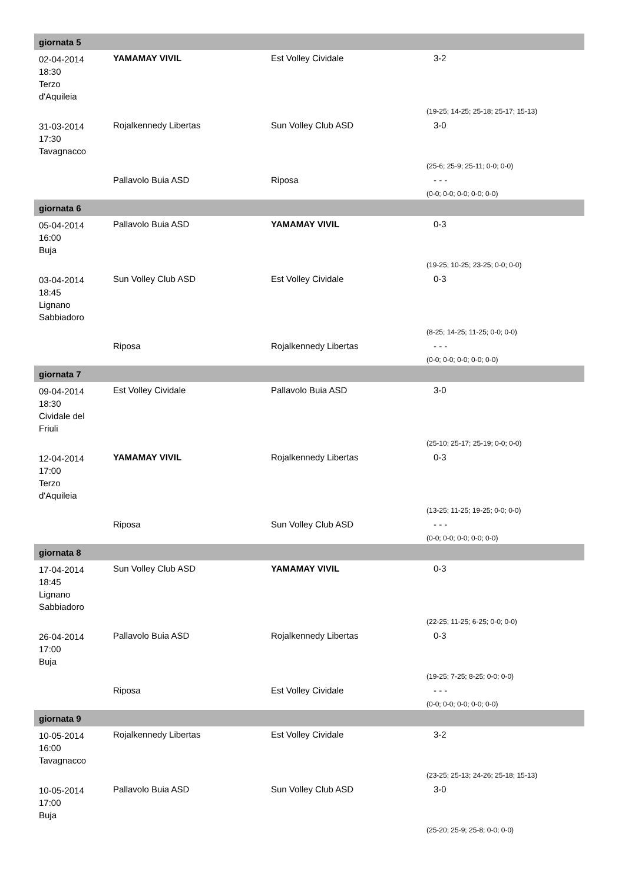| giornata 5 | | | |
| --- | --- | --- | --- |
| 02-04-2014 18:30 Terzo d'Aquileia | YAMAMAY VIVIL | Est Volley Cividale | 3-2 |
| | | | (19-25; 14-25; 25-18; 25-17; 15-13) |
| 31-03-2014 17:30 Tavagnacco | Rojalkennedy Libertas | Sun Volley Club ASD | 3-0 |
| | | | (25-6; 25-9; 25-11; 0-0; 0-0) |
| | Pallavolo Buia ASD | Riposa | - - - |
| | | | (0-0; 0-0; 0-0; 0-0; 0-0) |
| giornata 6 | | | |
| 05-04-2014 16:00 Buja | Pallavolo Buia ASD | YAMAMAY VIVIL | 0-3 |
| | | | (19-25; 10-25; 23-25; 0-0; 0-0) |
| 03-04-2014 18:45 Lignano Sabbiadoro | Sun Volley Club ASD | Est Volley Cividale | 0-3 |
| | | | (8-25; 14-25; 11-25; 0-0; 0-0) |
| | Riposa | Rojalkennedy Libertas | - - - |
| | | | (0-0; 0-0; 0-0; 0-0; 0-0) |
| giornata 7 | | | |
| 09-04-2014 18:30 Cividale del Friuli | Est Volley Cividale | Pallavolo Buia ASD | 3-0 |
| | | | (25-10; 25-17; 25-19; 0-0; 0-0) |
| 12-04-2014 17:00 Terzo d'Aquileia | YAMAMAY VIVIL | Rojalkennedy Libertas | 0-3 |
| | | | (13-25; 11-25; 19-25; 0-0; 0-0) |
| | Riposa | Sun Volley Club ASD | - - - |
| | | | (0-0; 0-0; 0-0; 0-0; 0-0) |
| giornata 8 | | | |
| 17-04-2014 18:45 Lignano Sabbiadoro | Sun Volley Club ASD | YAMAMAY VIVIL | 0-3 |
| | | | (22-25; 11-25; 6-25; 0-0; 0-0) |
| 26-04-2014 17:00 Buja | Pallavolo Buia ASD | Rojalkennedy Libertas | 0-3 |
| | | | (19-25; 7-25; 8-25; 0-0; 0-0) |
| | Riposa | Est Volley Cividale | - - - |
| | | | (0-0; 0-0; 0-0; 0-0; 0-0) |
| giornata 9 | | | |
| 10-05-2014 16:00 Tavagnacco | Rojalkennedy Libertas | Est Volley Cividale | 3-2 |
| | | | (23-25; 25-13; 24-26; 25-18; 15-13) |
| 10-05-2014 17:00 Buja | Pallavolo Buia ASD | Sun Volley Club ASD | 3-0 |
| | | | (25-20; 25-9; 25-8; 0-0; 0-0) |